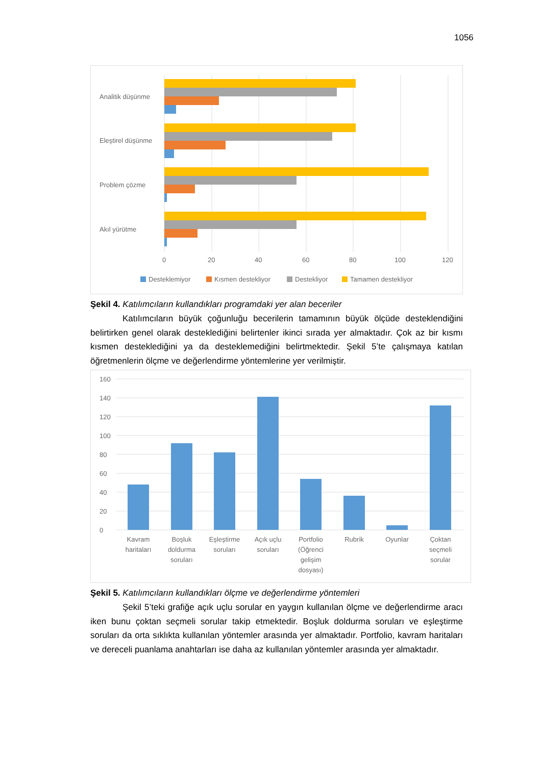1056
Analitik düşünme
Eleştirel düşünme
Problem çözme
Akıl yürütme
0
20
40
60
80
100
120
Desteklemiyor
Kısmen destekliyor
Destekliyor
Tamamen destekliyor
Şekil 4. Katılımcıların kullandıkları programdaki yer alan beceriler
Katılımcıların büyük çoğunluğu becerilerin tamamının büyük ölçüde desteklendiğini belirtirken genel olarak desteklediğini belirtenler ikinci sırada yer almaktadır. Çok az bir kısmı kısmen desteklediğini ya da desteklemediğini belirtmektedir. Şekil 5’te çalışmaya katılan öğretmenlerin ölçme ve değerlendirme yöntemlerine yer verilmiştir.
160
140
120
100
80
60
40
20
0
Kavram
haritaları
Boşluk
doldurma
soruları
Eşleştirme
soruları
Açık uçlu
soruları
Portfolio
(Öğrenci
gelişim
dosyası)
Rubrik
Oyunlar
Çoktan
seçmeli
sorular
Şekil 5. Katılımcıların kullandıkları ölçme ve değerlendirme yöntemleri
Şekil 5’teki grafiğe açık uçlu sorular en yaygın kullanılan ölçme ve değerlendirme aracı iken bunu çoktan seçmeli sorular takip etmektedir. Boşluk doldurma soruları ve eşleştirme soruları da orta sıklıkta kullanılan yöntemler arasında yer almaktadır. Portfolio, kavram haritaları ve dereceli puanlama anahtarları ise daha az kullanılan yöntemler arasında yer almaktadır.